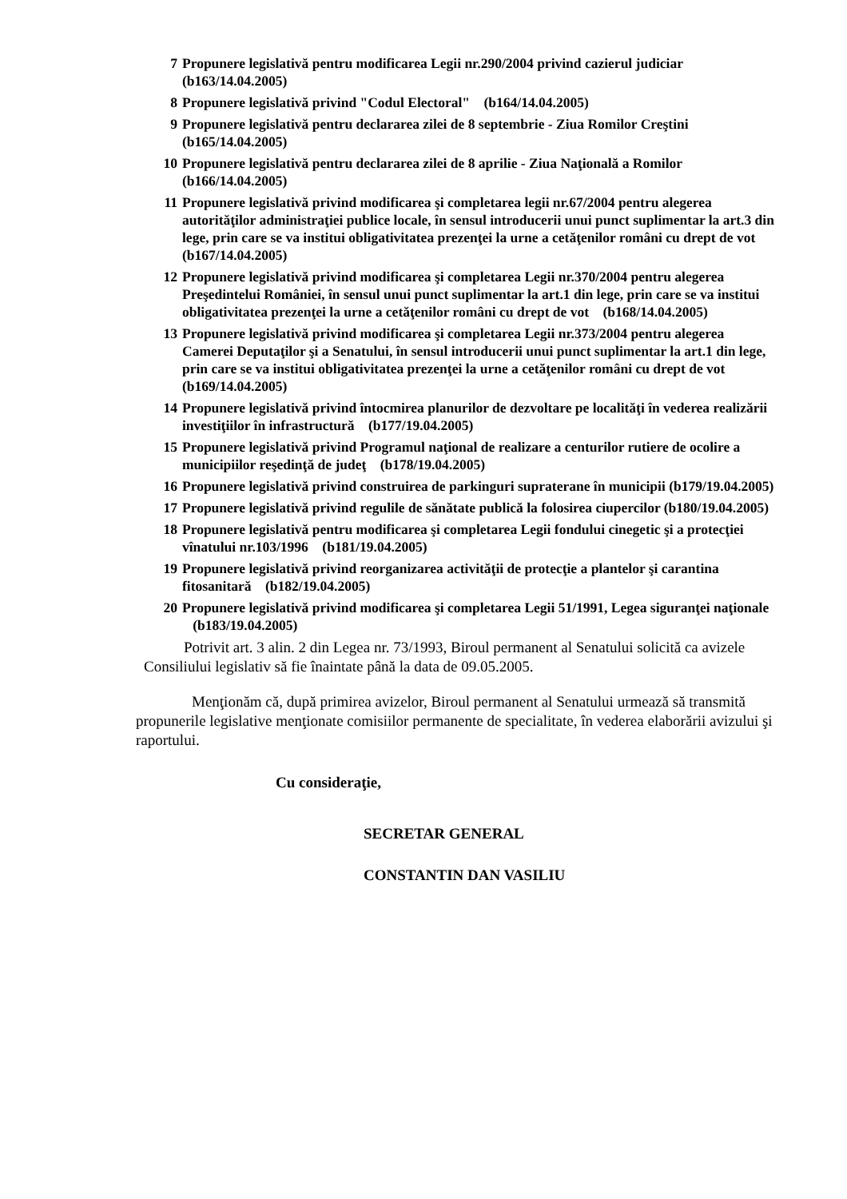7 Propunere legislativă pentru modificarea Legii nr.290/2004 privind cazierul judiciar (b163/14.04.2005)
8 Propunere legislativă privind "Codul Electoral" (b164/14.04.2005)
9 Propunere legislativă pentru declararea zilei de 8 septembrie - Ziua Romilor Creştini (b165/14.04.2005)
10 Propunere legislativă pentru declararea zilei de 8 aprilie - Ziua Naţională a Romilor (b166/14.04.2005)
11 Propunere legislativă privind modificarea şi completarea legii nr.67/2004 pentru alegerea autorităţilor administraţiei publice locale, în sensul introducerii unui punct suplimentar la art.3 din lege, prin care se va institui obligativitatea prezenţei la urne a cetăţenilor români cu drept de vot (b167/14.04.2005)
12 Propunere legislativă privind modificarea şi completarea Legii nr.370/2004 pentru alegerea Preşedintelui României, în sensul unui punct suplimentar la art.1 din lege, prin care se va institui obligativitatea prezenţei la urne a cetăţenilor români cu drept de vot (b168/14.04.2005)
13 Propunere legislativă privind modificarea şi completarea Legii nr.373/2004 pentru alegerea Camerei Deputaţilor şi a Senatului, în sensul introducerii unui punct suplimentar la art.1 din lege, prin care se va institui obligativitatea prezenţei la urne a cetăţenilor români cu drept de vot (b169/14.04.2005)
14 Propunere legislativă privind întocmirea planurilor de dezvoltare pe localităţi în vederea realizării investiţiilor în infrastructură (b177/19.04.2005)
15 Propunere legislativă privind Programul naţional de realizare a centurilor rutiere de ocolire a municipiilor reşedinţă de judeţ (b178/19.04.2005)
16 Propunere legislativă privind construirea de parkinguri supraterane în municipii (b179/19.04.2005)
17 Propunere legislativă privind regulile de sănătate publică la folosirea ciupercilor (b180/19.04.2005)
18 Propunere legislativă pentru modificarea şi completarea Legii fondului cinegetic şi a protecţiei vînatului nr.103/1996 (b181/19.04.2005)
19 Propunere legislativă privind reorganizarea activităţii de protecţie a plantelor şi carantina fitosanitară (b182/19.04.2005)
20 Propunere legislativă privind modificarea şi completarea Legii 51/1991, Legea siguranţei naţionale (b183/19.04.2005)
Potrivit art. 3 alin. 2 din Legea nr. 73/1993, Biroul permanent al Senatului solicită ca avizele Consiliului legislativ să fie înaintate până la data de 09.05.2005.
Menţionăm că, după primirea avizelor, Biroul permanent al Senatului urmează să transmită propunerile legislative menţionate comisiilor permanente de specialitate, în vederea elaborării avizului şi raportului.
Cu consideraţie,
SECRETAR GENERAL
CONSTANTIN DAN VASILIU